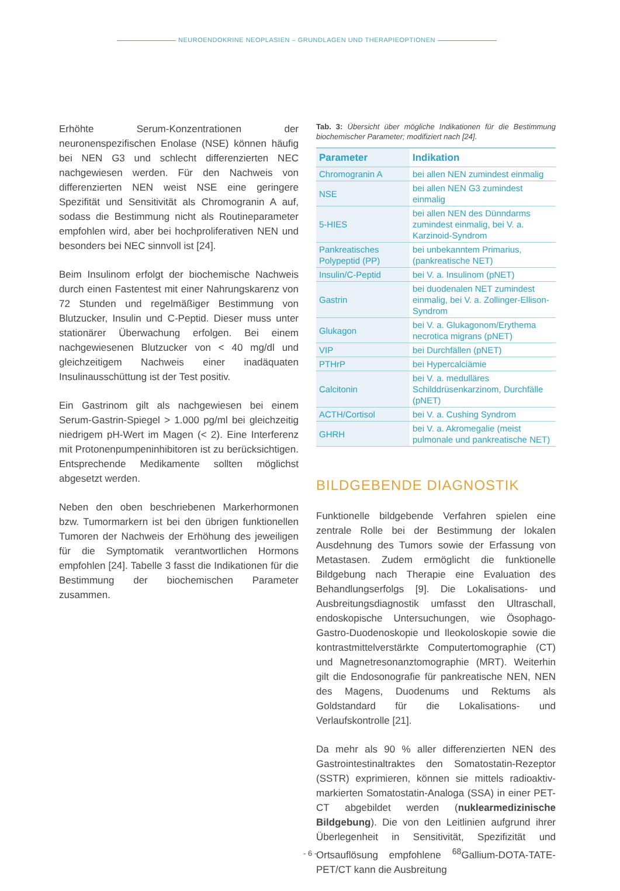NEUROENDOKRINE NEOPLASIEN – GRUNDLAGEN UND THERAPIEOPTIONEN
Erhöhte Serum-Konzentrationen der neuronenspezifischen Enolase (NSE) können häufig bei NEN G3 und schlecht differenzierten NEC nachgewiesen werden. Für den Nachweis von differenzierten NEN weist NSE eine geringere Spezifität und Sensitivität als Chromogranin A auf, sodass die Bestimmung nicht als Routineparameter empfohlen wird, aber bei hochproliferativen NEN und besonders bei NEC sinnvoll ist [24].
Beim Insulinom erfolgt der biochemische Nachweis durch einen Fastentest mit einer Nahrungskarenz von 72 Stunden und regelmäßiger Bestimmung von Blutzucker, Insulin und C-Peptid. Dieser muss unter stationärer Überwachung erfolgen. Bei einem nachgewiesenen Blutzucker von < 40 mg/dl und gleichzeitigem Nachweis einer inadäquaten Insulinausschüttung ist der Test positiv.
Ein Gastrinom gilt als nachgewiesen bei einem Serum-Gastrin-Spiegel > 1.000 pg/ml bei gleichzeitig niedrigem pH-Wert im Magen (< 2). Eine Interferenz mit Protonenpumpeninhibitoren ist zu berücksichtigen. Entsprechende Medikamente sollten möglichst abgesetzt werden.
Neben den oben beschriebenen Markerhormonen bzw. Tumormarkern ist bei den übrigen funktionellen Tumoren der Nachweis der Erhöhung des jeweiligen für die Symptomatik verantwortlichen Hormons empfohlen [24]. Tabelle 3 fasst die Indikationen für die Bestimmung der biochemischen Parameter zusammen.
Tab. 3: Übersicht über mögliche Indikationen für die Bestimmung biochemischer Parameter; modifiziert nach [24].
| Parameter | Indikation |
| --- | --- |
| Chromogranin A | bei allen NEN zumindest einmalig |
| NSE | bei allen NEN G3 zumindest einmalig |
| 5-HIES | bei allen NEN des Dünndarms zumindest einmalig, bei V. a. Karzinoid-Syndrom |
| Pankreatisches Polypeptid (PP) | bei unbekanntem Primarius, (pankreatische NET) |
| Insulin/C-Peptid | bei V. a. Insulinom (pNET) |
| Gastrin | bei duodenalen NET zumindest einmalig, bei V. a. Zollinger-Ellison-Syndrom |
| Glukagon | bei V. a. Glukagonom/Erythema necrotica migrans (pNET) |
| VIP | bei Durchfällen (pNET) |
| PTHrP | bei Hypercalciämie |
| Calcitonin | bei V. a. medulläres Schilddrüsenkarzinom, Durchfälle (pNET) |
| ACTH/Cortisol | bei V. a. Cushing Syndrom |
| GHRH | bei V. a. Akromegalie (meist pulmonale und pankreatische NET) |
BILDGEBENDE DIAGNOSTIK
Funktionelle bildgebende Verfahren spielen eine zentrale Rolle bei der Bestimmung der lokalen Ausdehnung des Tumors sowie der Erfassung von Metastasen. Zudem ermöglicht die funktionelle Bildgebung nach Therapie eine Evaluation des Behandlungserfolgs [9]. Die Lokalisations- und Ausbreitungsdiagnostik umfasst den Ultraschall, endoskopische Untersuchungen, wie Ösophago-Gastro-Duodenoskopie und Ileokoloskopie sowie die kontrastmittelverstärkte Computertomographie (CT) und Magnetresonanztomographie (MRT). Weiterhin gilt die Endosonografie für pankreatische NEN, NEN des Magens, Duodenums und Rektums als Goldstandard für die Lokalisations- und Verlaufskontrolle [21].
Da mehr als 90 % aller differenzierten NEN des Gastrointestinaltraktes den Somatostatin-Rezeptor (SSTR) exprimieren, können sie mittels radioaktiv-markierten Somatostatin-Analoga (SSA) in einer PET-CT abgebildet werden (nuklearmedizinische Bildgebung). Die von den Leitlinien aufgrund ihrer Überlegenheit in Sensitivität, Spezifizität und Ortsauflösung empfohlene <sup>68</sup>Gallium-DOTA-TATE-PET/CT kann die Ausbreitung
- 6 -